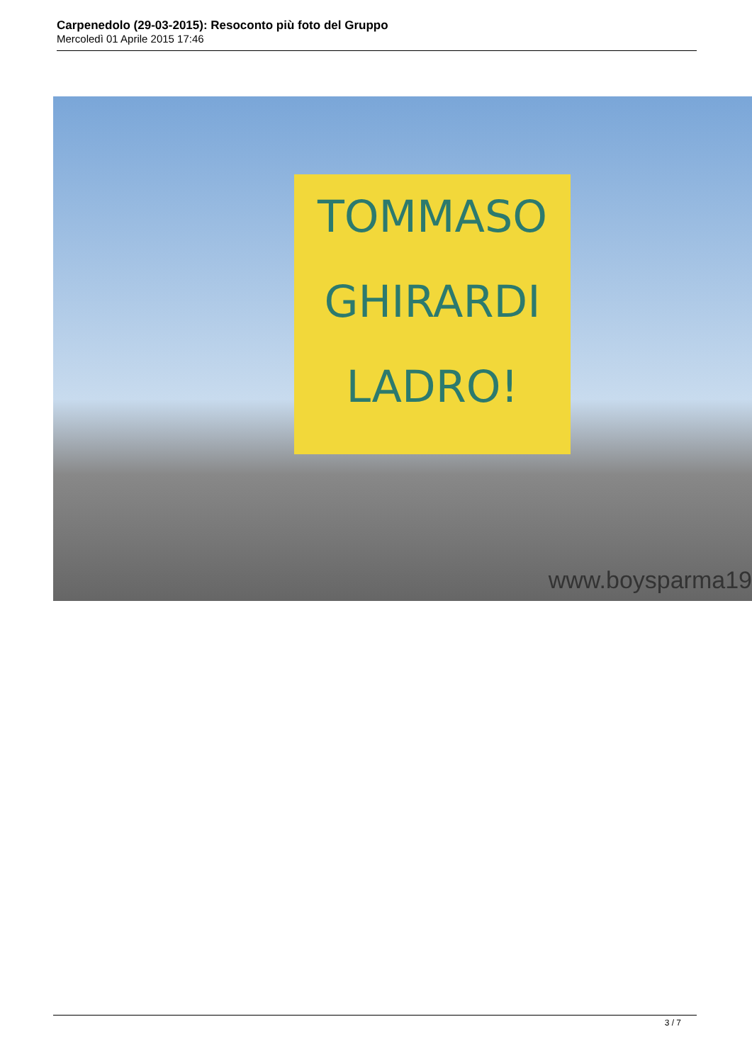Carpenedolo (29-03-2015): Resoconto più foto del Gruppo
Mercoledì 01 Aprile 2015 17:46
TOMMASO
GHIRARDI
LADRO!
www.boysparma19
3 / 7